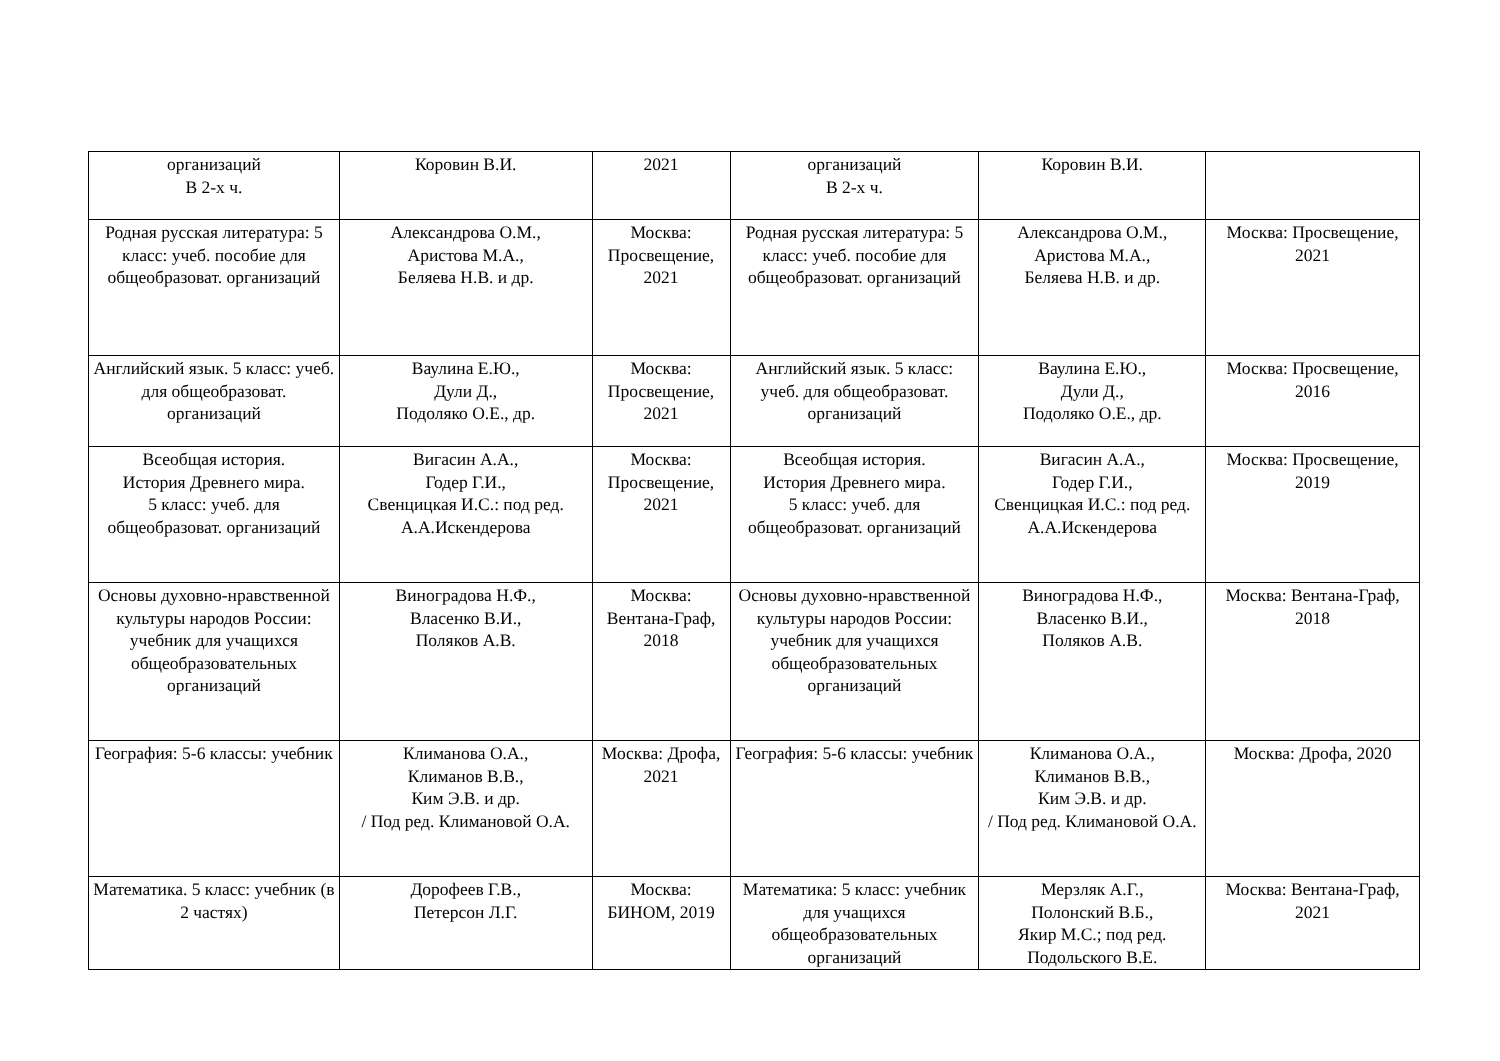| организаций В 2-х ч. | Коровин В.И. | 2021 | организаций В 2-х ч. | Коровин В.И. | |
| Родная русская литература: 5 класс: учеб. пособие для общеобразоват. организаций | Александрова О.М., Аристова М.А., Беляева Н.В. и др. | Москва: Просвещение, 2021 | Родная русская литература: 5 класс: учеб. пособие для общеобразоват. организаций | Александрова О.М., Аристова М.А., Беляева Н.В. и др. | Москва: Просвещение, 2021 |
| Английский язык. 5 класс: учеб. для общеобразоват. организаций | Ваулина Е.Ю., Дули Д., Подоляко О.Е., др. | Москва: Просвещение, 2021 | Английский язык. 5 класс: учеб. для общеобразоват. организаций | Ваулина Е.Ю., Дули Д., Подоляко О.Е., др. | Москва: Просвещение, 2016 |
| Всеобщая история. История Древнего мира. 5 класс: учеб. для общеобразоват. организаций | Вигасин А.А., Годер Г.И., Свенцицкая И.С.: под ред. А.А.Искендерова | Москва: Просвещение, 2021 | Всеобщая история. История Древнего мира. 5 класс: учеб. для общеобразоват. организаций | Вигасин А.А., Годер Г.И., Свенцицкая И.С.: под ред. А.А.Искендерова | Москва: Просвещение, 2019 |
| Основы духовно-нравственной культуры народов России: учебник для учащихся общеобразовательных организаций | Виноградова Н.Ф., Власенко В.И., Поляков А.В. | Москва: Вентана-Граф, 2018 | Основы духовно-нравственной культуры народов России: учебник для учащихся общеобразовательных организаций | Виноградова Н.Ф., Власенко В.И., Поляков А.В. | Москва: Вентана-Граф, 2018 |
| География: 5-6 классы: учебник | Климанова О.А., Климанов В.В., Ким Э.В. и др. / Под ред. Климановой О.А. | Москва: Дрофа, 2021 | География: 5-6 классы: учебник | Климанова О.А., Климанов В.В., Ким Э.В. и др. / Под ред. Климановой О.А. | Москва: Дрофа, 2020 |
| Математика. 5 класс: учебник (в 2 частях) | Дорофеев Г.В., Петерсон Л.Г. | Москва: БИНОМ, 2019 | Математика: 5 класс: учебник для учащихся общеобразовательных организаций | Мерзляк А.Г., Полонский В.Б., Якир М.С.; под ред. Подольского В.Е. | Москва: Вентана-Граф, 2021 |